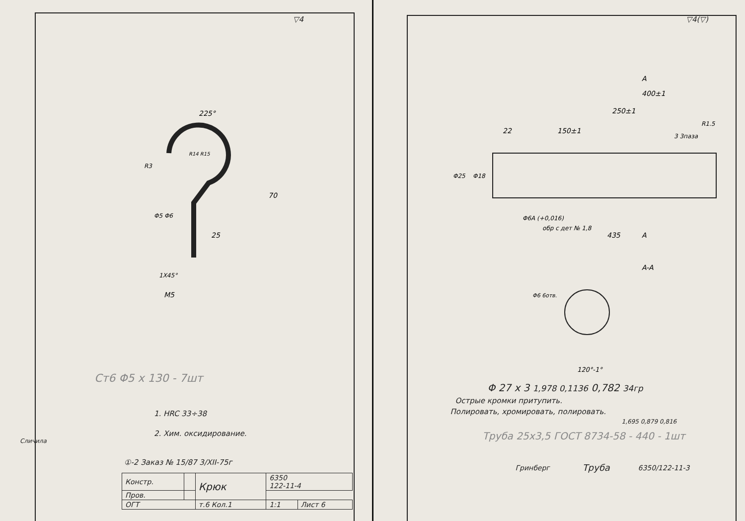▽4
225°
70
25
R3
Φ5 Φ6
1X45°
M5
R14 R15
Ст6 Φ5 x 130 - 7шт
1. HRC 33÷38
2. Хим. оксидирование.
①-2 Заказ № 15/87 3/XII-75г
Сличила
| Констр. | | Крюк | 6350 122-11-4 | |
| Пров. | | | | |
| ОГТ | | т.6 Кол.1 | 1:1 | Лист 6 |
▽4(▽)
Φ25
Φ18
22
150±1
250±1
400±1
3 3паза
R1.5
Φ6A (+0,016)
обр с дет № 1,8
435
A
A
A-A
Φ6 6отв.
120°-1°
Φ 27 x 3 1,978 0,1136 0,782 34гр
Острые кромки притупить.
Полировать, хромировать, полировать.
1,695 0,879 0,816
Труба 25x3,5 ГОСТ 8734-58 - 440 - 1шт
| Гринберг | Труба | 6350/122-11-3 |